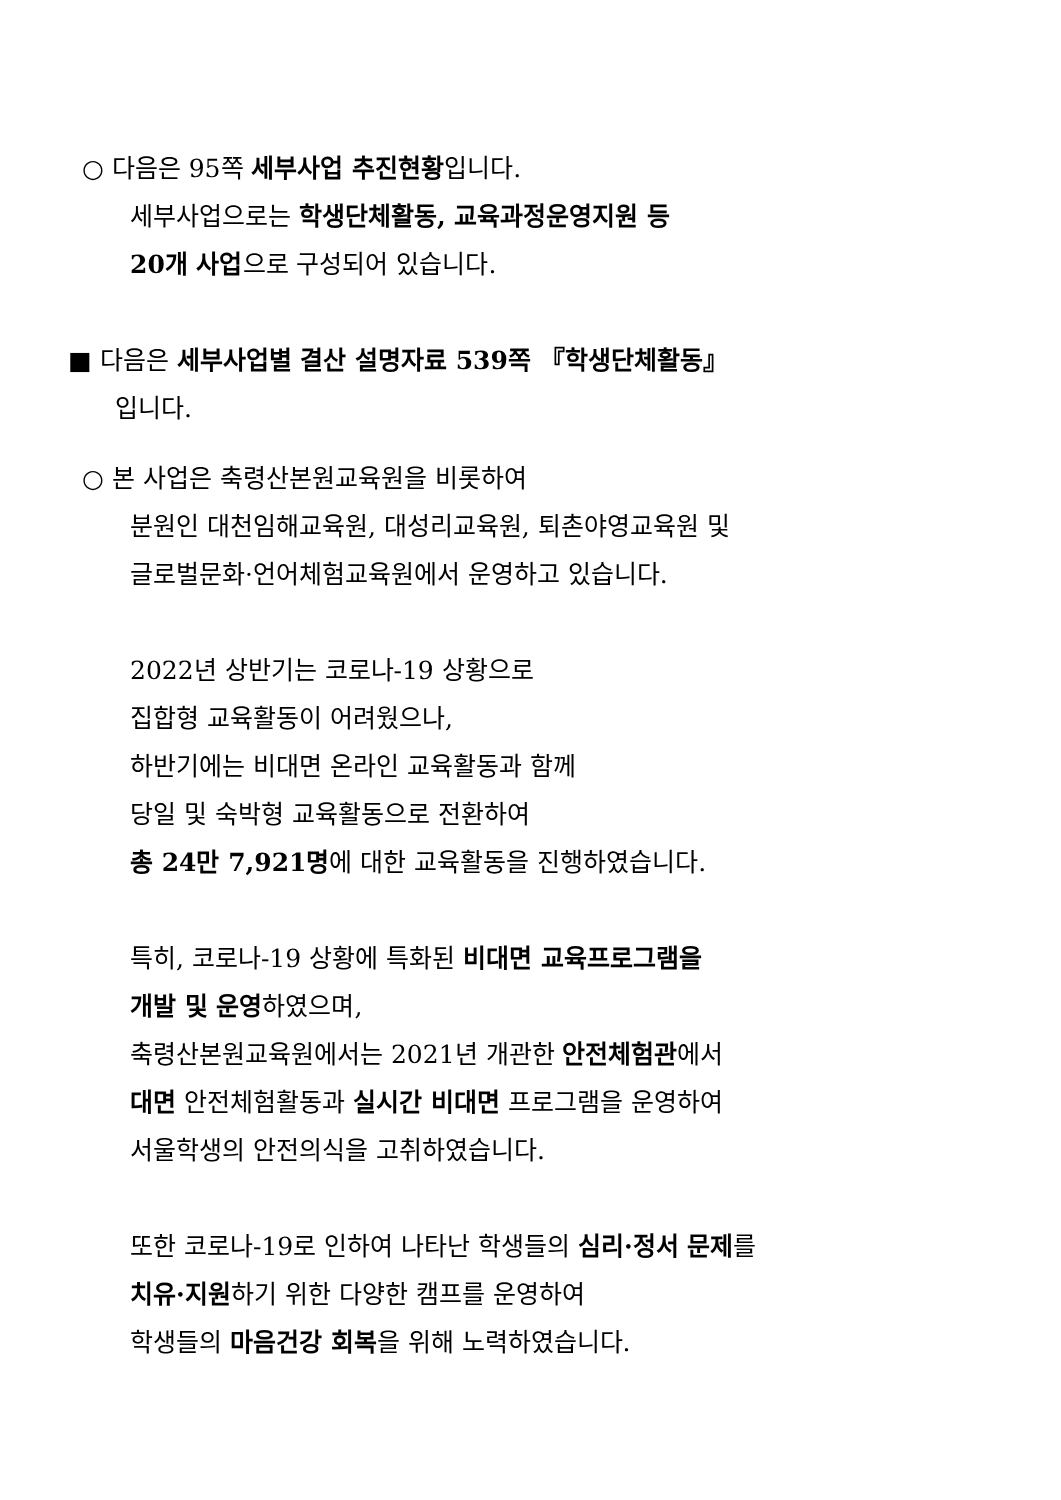○ 다음은 95쪽 세부사업 추진현황입니다.
세부사업으로는 학생단체활동, 교육과정운영지원 등
20개 사업으로 구성되어 있습니다.
■ 다음은 세부사업별 결산 설명자료 539쪽 『학생단체활동』
입니다.
○ 본 사업은 축령산본원교육원을 비롯하여
분원인 대천임해교육원, 대성리교육원, 퇴촌야영교육원 및
글로벌문화·언어체험교육원에서 운영하고 있습니다.
2022년 상반기는 코로나-19 상황으로
집합형 교육활동이 어려웠으나,
하반기에는 비대면 온라인 교육활동과 함께
당일 및 숙박형 교육활동으로 전환하여
총 24만 7,921명에 대한 교육활동을 진행하였습니다.
특히, 코로나-19 상황에 특화된 비대면 교육프로그램을
개발 및 운영하였으며,
축령산본원교육원에서는 2021년 개관한 안전체험관에서
대면 안전체험활동과 실시간 비대면 프로그램을 운영하여
서울학생의 안전의식을 고취하였습니다.
또한 코로나-19로 인하여 나타난 학생들의 심리·정서 문제를
치유·지원하기 위한 다양한 캠프를 운영하여
학생들의 마음건강 회복을 위해 노력하였습니다.